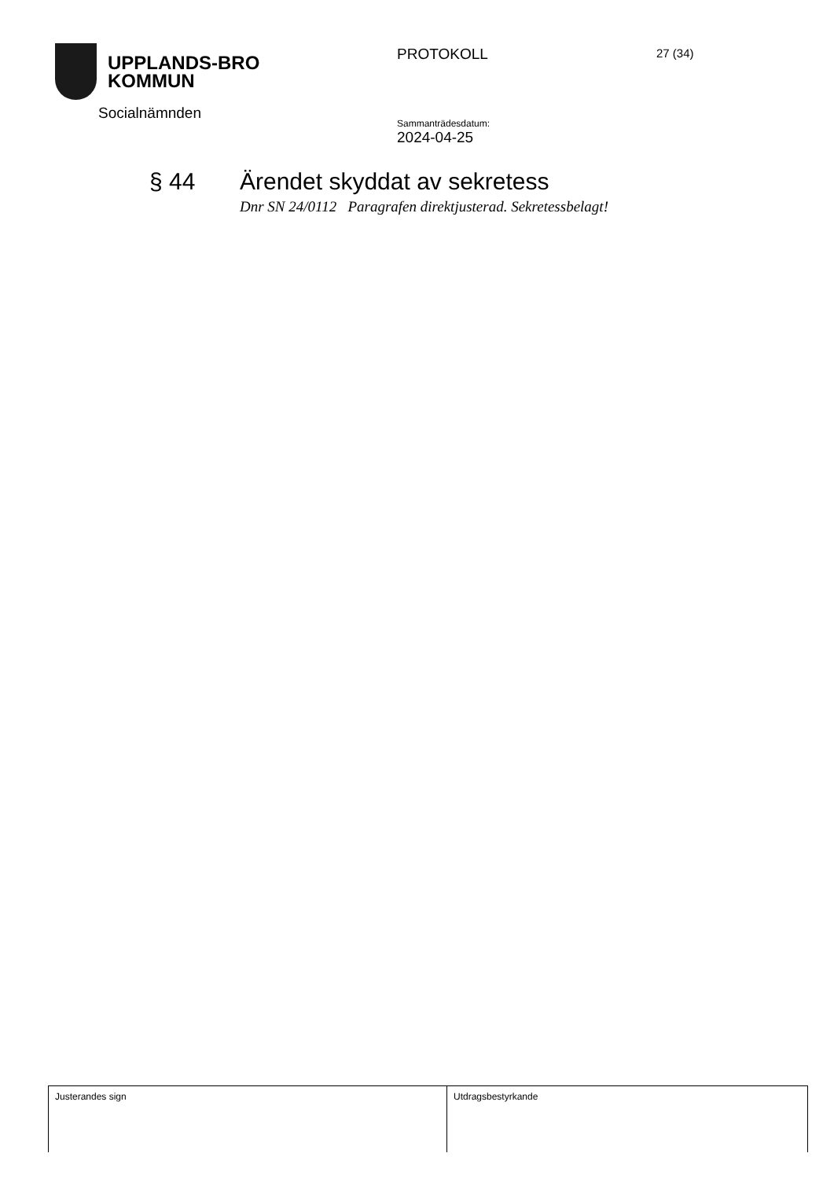UPPLANDS-BRO
KOMMUN
Socialnämnden
PROTOKOLL
Sammanträdesdatum:
2024-04-25
27 (34)
§ 44 Ärendet skyddat av sekretess
Dnr SN 24/0112 Paragrafen direktjusterad. Sekretessbelagt!
| Justerandes sign | Utdragsbestyrkande |